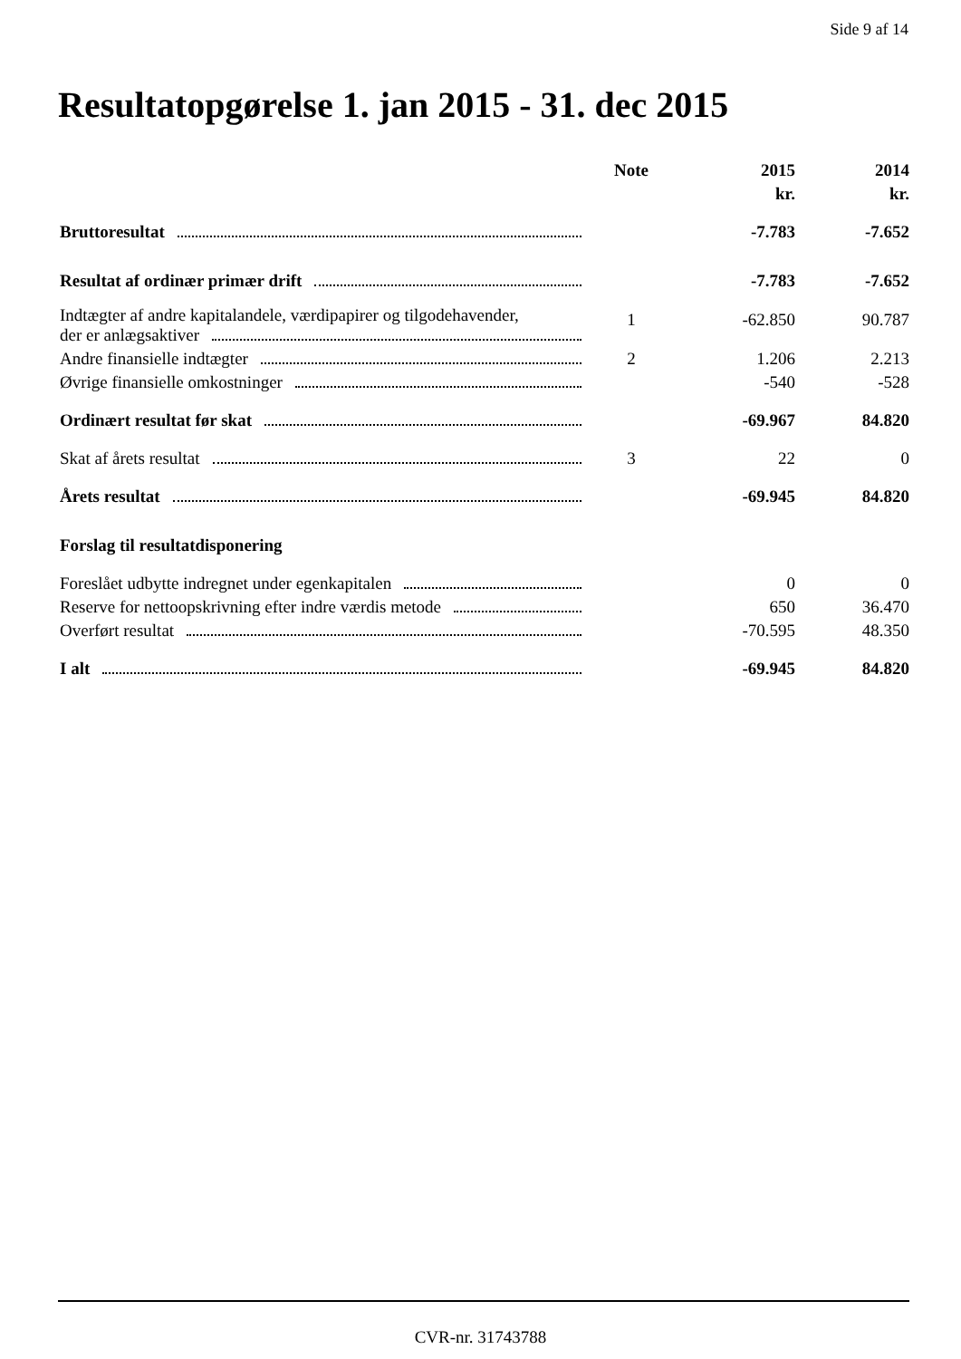Side 9 af 14
Resultatopgørelse 1. jan 2015 - 31. dec 2015
| | Note | 2015 | 2014 |
| --- | --- | --- | --- |
| | | kr. | kr. |
| Bruttoresultat | | -7.783 | -7.652 |
| Resultat af ordinær primær drift | | -7.783 | -7.652 |
| Indtægter af andre kapitalandele, værdipapirer og tilgodehavender, der er anlægsaktiver | 1 | -62.850 | 90.787 |
| Andre finansielle indtægter | 2 | 1.206 | 2.213 |
| Øvrige finansielle omkostninger | | -540 | -528 |
| Ordinært resultat før skat | | -69.967 | 84.820 |
| Skat af årets resultat | 3 | 22 | 0 |
| Årets resultat | | -69.945 | 84.820 |
| Forslag til resultatdisponering | | | |
| Foreslået udbytte indregnet under egenkapitalen | | 0 | 0 |
| Reserve for nettoopskrivning efter indre værdis metode | | 650 | 36.470 |
| Overført resultat | | -70.595 | 48.350 |
| I alt | | -69.945 | 84.820 |
CVR-nr. 31743788